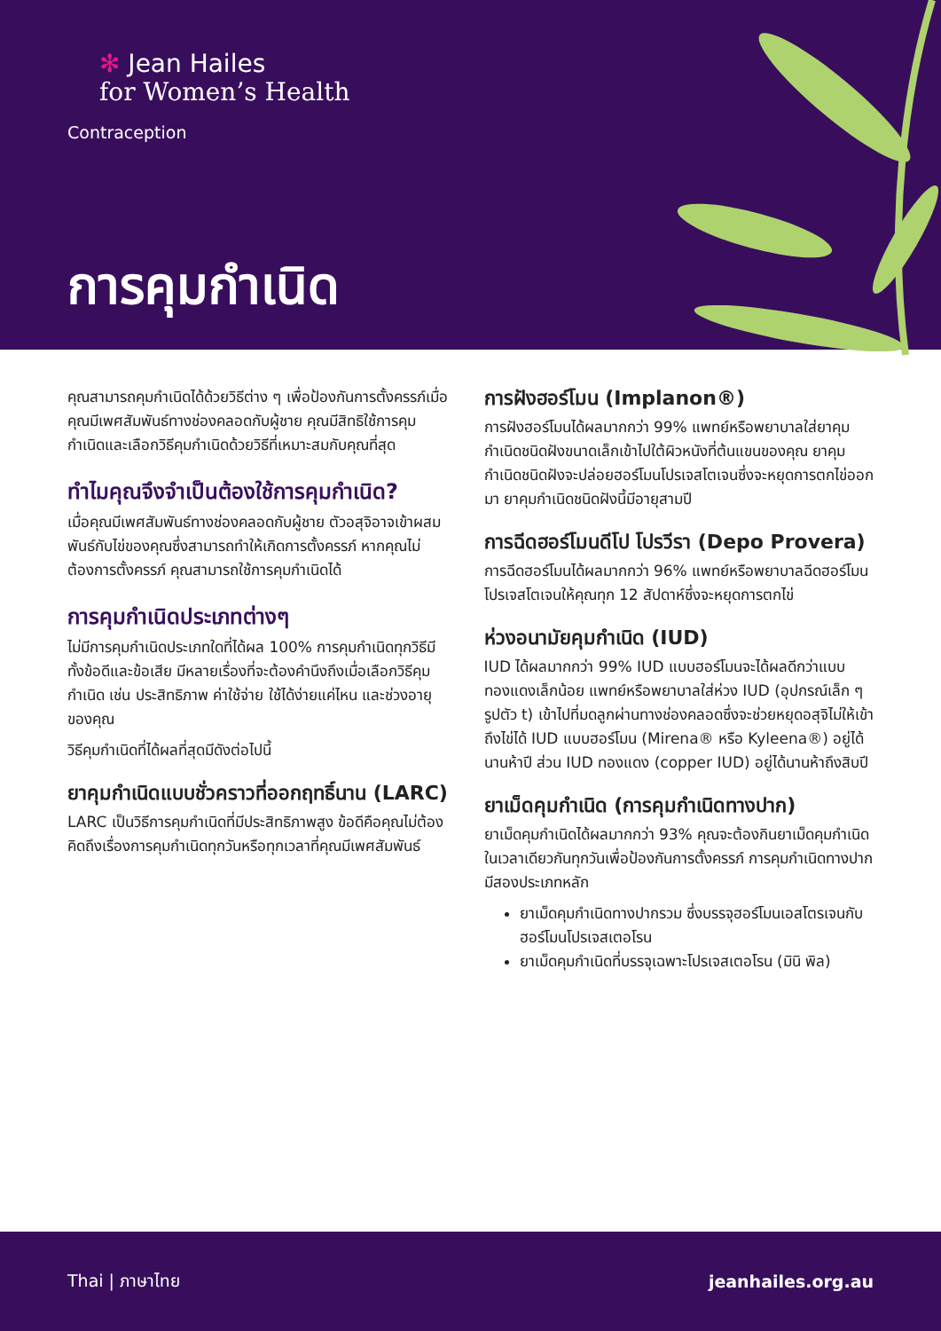✻ Jean Hailes
for Women’s Health
Contraception
การคุมกำเนิด
คุณสามารถคุมกำเนิดได้ด้วยวิธีต่าง ๆ เพื่อป้องกันการตั้งครรภ์เมื่อคุณมีเพศสัมพันธ์ทางช่องคลอดกับผู้ชาย คุณมีสิทธิใช้การคุมกำเนิดและเลือกวิธีคุมกำเนิดด้วยวิธีที่เหมาะสมกับคุณที่สุด
ทำไมคุณจึงจำเป็นต้องใช้การคุมกำเนิด?
เมื่อคุณมีเพศสัมพันธ์ทางช่องคลอดกับผู้ชาย ตัวอสุจิอาจเข้าผสมพันธ์กับไข่ของคุณซึ่งสามารถทำให้เกิดการตั้งครรภ์ หากคุณไม่ต้องการตั้งครรภ์ คุณสามารถใช้การคุมกำเนิดได้
การคุมกำเนิดประเภทต่างๆ
ไม่มีการคุมกำเนิดประเภทใดที่ได้ผล 100% การคุมกำเนิดทุกวิธีมีทั้งข้อดีและข้อเสีย มีหลายเรื่องที่จะต้องคำนึงถึงเมื่อเลือกวิธีคุมกำเนิด เช่น ประสิทธิภาพ ค่าใช้จ่าย ใช้ได้ง่ายแค่ไหน และช่วงอายุของคุณ
วิธีคุมกำเนิดที่ได้ผลที่สุดมีดังต่อไปนี้
ยาคุมกำเนิดแบบชั่วคราวที่ออกฤทธิ์นาน (LARC)
LARC เป็นวิธีการคุมกำเนิดที่มีประสิทธิภาพสูง ข้อดีคือคุณไม่ต้องคิดถึงเรื่องการคุมกำเนิดทุกวันหรือทุกเวลาที่คุณมีเพศสัมพันธ์
การฝังฮอร์โมน (Implanon®)
การฝังฮอร์โมนได้ผลมากกว่า 99% แพทย์หรือพยาบาลใส่ยาคุมกำเนิดชนิดฝังขนาดเล็กเข้าไปใต้ผิวหนังที่ต้นแขนของคุณ ยาคุมกำเนิดชนิดฝังจะปล่อยฮอร์โมนโปรเจสโตเจนซึ่งจะหยุดการตกไข่ออกมา ยาคุมกำเนิดชนิดฝังนี้มีอายุสามปี
การฉีดฮอร์โมนดีโป โปรวีรา (Depo Provera)
การฉีดฮอร์โมนได้ผลมากกว่า 96% แพทย์หรือพยาบาลฉีดฮอร์โมนโปรเจสโตเจนให้คุณทุก 12 สัปดาห์ซึ่งจะหยุดการตกไข่
ห่วงอนามัยคุมกำเนิด (IUD)
IUD ได้ผลมากกว่า 99% IUD แบบฮอร์โมนจะได้ผลดีกว่าแบบทองแดงเล็กน้อย แพทย์หรือพยาบาลใส่ห่วง IUD (อุปกรณ์เล็ก ๆ รูปตัว t) เข้าไปที่มดลูกผ่านทางช่องคลอดซึ่งจะช่วยหยุดอสุจิไม่ให้เข้าถึงไข่ได้ IUD แบบฮอร์โมน (Mirena® หรือ Kyleena®) อยู่ได้นานห้าปี ส่วน IUD ทองแดง (copper IUD) อยู่ได้นานห้าถึงสิบปี
ยาเม็ดคุมกำเนิด (การคุมกำเนิดทางปาก)
ยาเม็ดคุมกำเนิดได้ผลมากกว่า 93% คุณจะต้องกินยาเม็ดคุมกำเนิดในเวลาเดียวกันทุกวันเพื่อป้องกันการตั้งครรภ์ การคุมกำเนิดทางปากมีสองประเภทหลัก
ยาเม็ดคุมกำเนิดทางปากรวม ซึ่งบรรจุฮอร์โมนเอสโตรเจนกับฮอร์โมนโปรเจสเตอโรน
ยาเม็ดคุมกำเนิดที่บรรจุเฉพาะโปรเจสเตอโรน (มินิ พิล)
Thai | ภาษาไทย jeanhailes.org.au